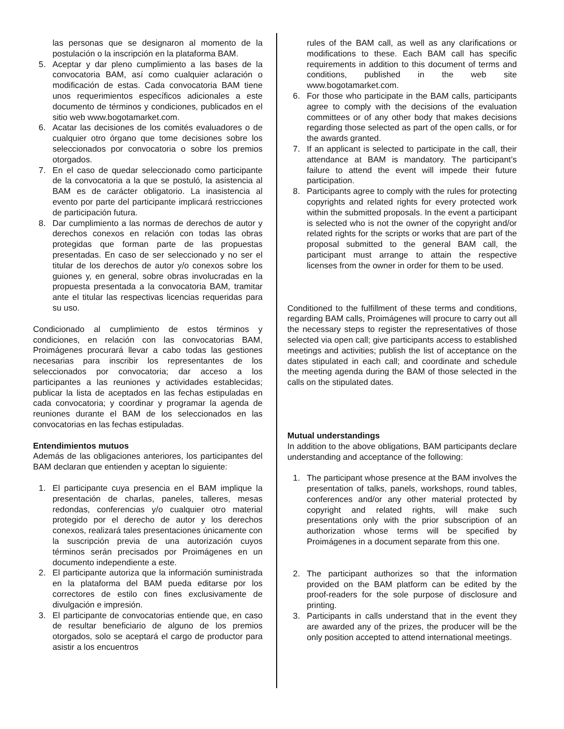las personas que se designaron al momento de la postulación o la inscripción en la plataforma BAM.
5. Aceptar y dar pleno cumplimiento a las bases de la convocatoria BAM, así como cualquier aclaración o modificación de estas. Cada convocatoria BAM tiene unos requerimientos específicos adicionales a este documento de términos y condiciones, publicados en el sitio web www.bogotamarket.com.
6. Acatar las decisiones de los comités evaluadores o de cualquier otro órgano que tome decisiones sobre los seleccionados por convocatoria o sobre los premios otorgados.
7. En el caso de quedar seleccionado como participante de la convocatoria a la que se postuló, la asistencia al BAM es de carácter obligatorio. La inasistencia al evento por parte del participante implicará restricciones de participación futura.
8. Dar cumplimiento a las normas de derechos de autor y derechos conexos en relación con todas las obras protegidas que forman parte de las propuestas presentadas. En caso de ser seleccionado y no ser el titular de los derechos de autor y/o conexos sobre los guiones y, en general, sobre obras involucradas en la propuesta presentada a la convocatoria BAM, tramitar ante el titular las respectivas licencias requeridas para su uso.
Condicionado al cumplimiento de estos términos y condiciones, en relación con las convocatorias BAM, Proimágenes procurará llevar a cabo todas las gestiones necesarias para inscribir los representantes de los seleccionados por convocatoria; dar acceso a los participantes a las reuniones y actividades establecidas; publicar la lista de aceptados en las fechas estipuladas en cada convocatoria; y coordinar y programar la agenda de reuniones durante el BAM de los seleccionados en las convocatorias en las fechas estipuladas.
Entendimientos mutuos
Además de las obligaciones anteriores, los participantes del BAM declaran que entienden y aceptan lo siguiente:
1. El participante cuya presencia en el BAM implique la presentación de charlas, paneles, talleres, mesas redondas, conferencias y/o cualquier otro material protegido por el derecho de autor y los derechos conexos, realizará tales presentaciones únicamente con la suscripción previa de una autorización cuyos términos serán precisados por Proimágenes en un documento independiente a este.
2. El participante autoriza que la información suministrada en la plataforma del BAM pueda editarse por los correctores de estilo con fines exclusivamente de divulgación e impresión.
3. El participante de convocatorias entiende que, en caso de resultar beneficiario de alguno de los premios otorgados, solo se aceptará el cargo de productor para asistir a los encuentros
rules of the BAM call, as well as any clarifications or modifications to these. Each BAM call has specific requirements in addition to this document of terms and conditions, published in the web site www.bogotamarket.com.
6. For those who participate in the BAM calls, participants agree to comply with the decisions of the evaluation committees or of any other body that makes decisions regarding those selected as part of the open calls, or for the awards granted.
7. If an applicant is selected to participate in the call, their attendance at BAM is mandatory. The participant’s failure to attend the event will impede their future participation.
8. Participants agree to comply with the rules for protecting copyrights and related rights for every protected work within the submitted proposals. In the event a participant is selected who is not the owner of the copyright and/or related rights for the scripts or works that are part of the proposal submitted to the general BAM call, the participant must arrange to attain the respective licenses from the owner in order for them to be used.
Conditioned to the fulfillment of these terms and conditions, regarding BAM calls, Proimágenes will procure to carry out all the necessary steps to register the representatives of those selected via open call; give participants access to established meetings and activities; publish the list of acceptance on the dates stipulated in each call; and coordinate and schedule the meeting agenda during the BAM of those selected in the calls on the stipulated dates.
Mutual understandings
In addition to the above obligations, BAM participants declare understanding and acceptance of the following:
1. The participant whose presence at the BAM involves the presentation of talks, panels, workshops, round tables, conferences and/or any other material protected by copyright and related rights, will make such presentations only with the prior subscription of an authorization whose terms will be specified by Proimágenes in a document separate from this one.
2. The participant authorizes so that the information provided on the BAM platform can be edited by the proof-readers for the sole purpose of disclosure and printing.
3. Participants in calls understand that in the event they are awarded any of the prizes, the producer will be the only position accepted to attend international meetings.